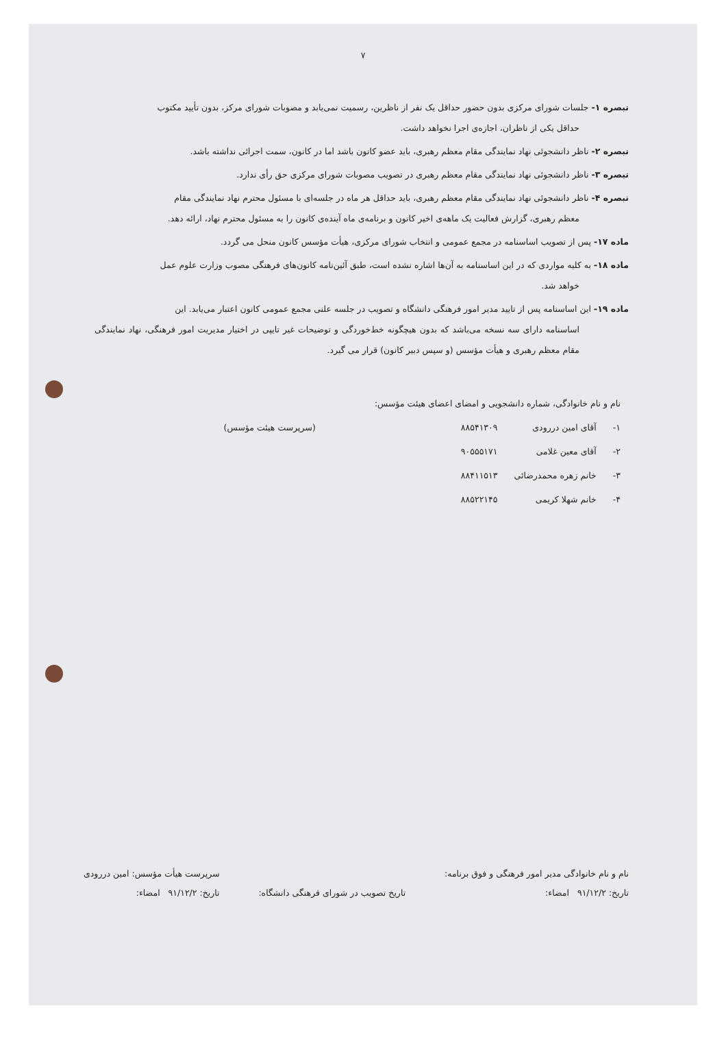۷
تبصره ۱- جلسات شورای مرکزی بدون حضور حداقل یک نفر از ناظرین، رسمیت نمی‌یابد و مصوبات شورای مرکز، بدون تأیید مکتوب
حداقل یکی از ناظران، اجازه‌ی اجرا نخواهد داشت.
تبصره ۲- ناظر دانشجوئی نهاد نمایندگی مقام معظم رهبری، باید عضو کانون باشد اما در کانون، سمت اجرائی نداشته باشد.
تبصره ۳- ناظر دانشجوئی نهاد نمایندگی مقام معظم رهبری در تصویب مصوبات شورای مرکزی حق رأی ندارد.
تبصره ۴- ناظر دانشجوئی نهاد نمایندگی مقام معظم رهبری، باید حداقل هر ماه در جلسه‌ای با مسئول محترم نهاد نمایندگی مقام
معظم رهبری، گزارش فعالیت یک ماهه‌ی اخیر کانون و برنامه‌ی ماه آینده‌ی کانون را به مسئول محترم نهاد، ارائه دهد.
ماده ۱۷- پس از تصویب اساسنامه در مجمع عمومی و انتخاب شورای مرکزی، هیأت مؤسس کانون منحل می گردد.
ماده ۱۸- به کلیه مواردی که در این اساسنامه به آن‌ها اشاره نشده است، طبق آئین‌نامه کانون‌های فرهنگی مصوب وزارت علوم عمل
خواهد شد.
ماده ۱۹- این اساسنامه پس از تایید مدیر امور فرهنگی دانشگاه و تصویب در جلسه علنی مجمع عمومی کانون اعتبار می‌یابد. این
اساسنامه دارای سه نسخه می‌باشد که بدون هیچگونه خط‌خوردگی و توضیحات غیر تایپی در اختیار مدیریت امور فرهنگی، نهاد نمایندگی مقام معظم رهبری و هیأت مؤسس (و سپس دبیر کانون) قرار می گیرد.
| نام و نام خانوادگی، شماره دانشجویی و امضای اعضای هیئت مؤسس: | | | |
| ۱- | آقای امین دررودی | ۸۸۵۴۱۳۰۹ | (سرپرست هیئت مؤسس) |
| ۲- | آقای معین غلامی | ۹۰۵۵۵۱۷۱ | |
| ۳- | خانم زهره محمدرضائی | ۸۸۴۱۱۵۱۳ | |
| ۴- | خانم شهلا کریمی | ۸۸۵۲۲۱۴۵ | |
نام و نام خانوادگی مدیر امور فرهنگی و فوق برنامه:
تاریخ: ۹۱/۱۲/۲ امضاء:
تاریخ تصویب در شورای فرهنگی دانشگاه:
سرپرست هیأت مؤسس: امین دررودی
تاریخ: ۹۱/۱۲/۲ امضاء: